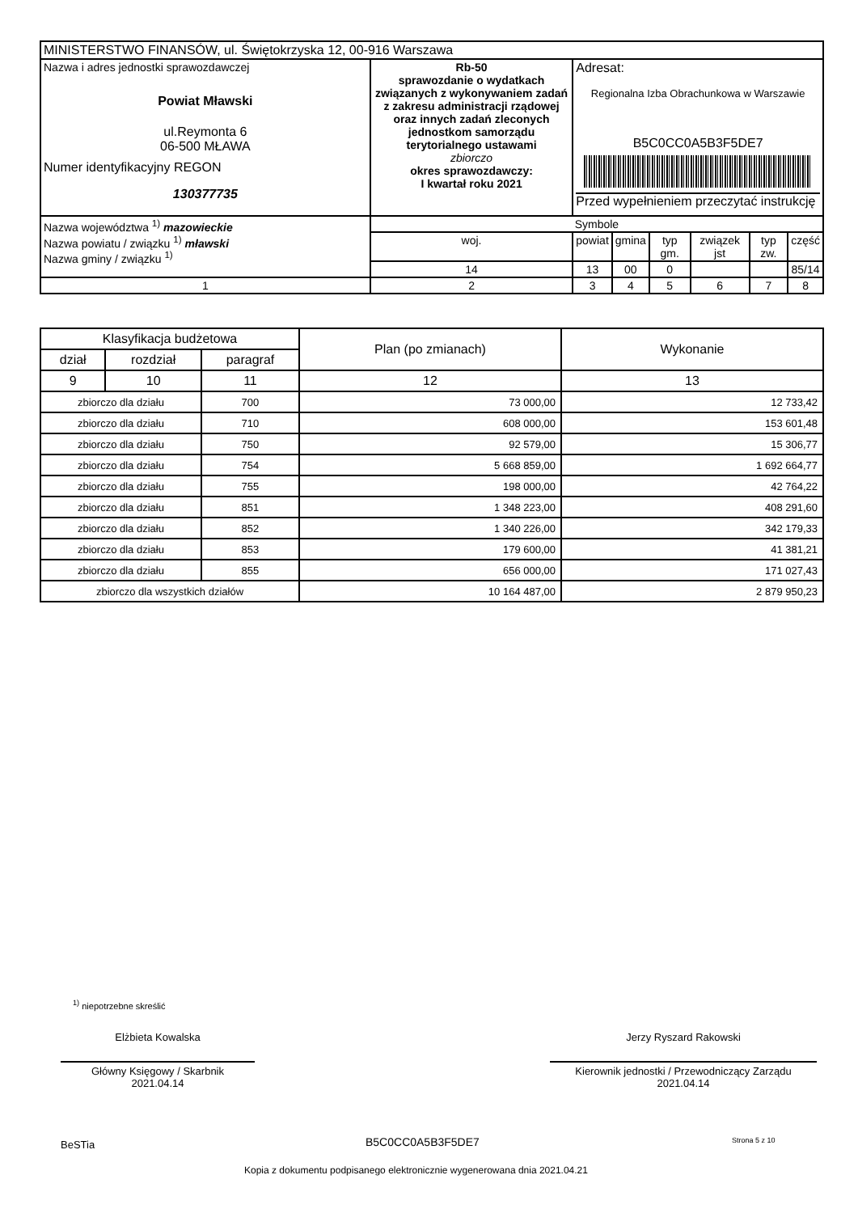| MINISTERSTWO FINANSÓW, ul. Świętokrzyska 12, 00-916 Warszawa | | | | | | | | |
| Nazwa i adres jednostki sprawozdawczej Powiat Mławski ul.Reymonta 6 06-500 MŁAWA Numer identyfikacyjny REGON 130377735 | Rb-50 sprawozdanie o wydatkach związanych z wykonywaniem zadań z zakresu administracji rządowej oraz innych zadań zleconych jednostkom samorządu terytorialnego ustawami zbiorczo okres sprawozdawczy: I kwartał roku 2021 | | Adresat: Regionalna Izba Obrachunkowa w Warszawie B5C0CC0A5B3F5DE7 Przed wypełnieniem przeczytać instrukcję | | | | | |
| Nazwa województwa <sup>1)</sup> mazowieckie Nazwa powiatu / związku <sup>1)</sup> mławski Nazwa gminy / związku <sup>1)</sup> | | Symbole | | | | | | |
| | | woj. | powiat | gmina | typ gm. | związek jst | typ zw. | część |
| | | 14 | 13 | 00 | 0 | | | 85/14 |
| 1 | | 2 | 3 | 4 | 5 | 6 | 7 | 8 |
| Klasyfikacja budżetowa | | | Plan (po zmianach) | Wykonanie |
| --- | --- | --- | --- | --- |
| dział | rozdział | paragraf | | |
| 9 | 10 | 11 | 12 | 13 |
| zbiorczo dla działu | | 700 | 73 000,00 | 12 733,42 |
| zbiorczo dla działu | | 710 | 608 000,00 | 153 601,48 |
| zbiorczo dla działu | | 750 | 92 579,00 | 15 306,77 |
| zbiorczo dla działu | | 754 | 5 668 859,00 | 1 692 664,77 |
| zbiorczo dla działu | | 755 | 198 000,00 | 42 764,22 |
| zbiorczo dla działu | | 851 | 1 348 223,00 | 408 291,60 |
| zbiorczo dla działu | | 852 | 1 340 226,00 | 342 179,33 |
| zbiorczo dla działu | | 853 | 179 600,00 | 41 381,21 |
| zbiorczo dla działu | | 855 | 656 000,00 | 171 027,43 |
| zbiorczo dla wszystkich działów | | | 10 164 487,00 | 2 879 950,23 |
<sup>1)</sup> niepotrzebne skreślić
Elżbieta Kowalska
Główny Księgowy / Skarbnik
2021.04.14
Jerzy Ryszard Rakowski
Kierownik jednostki / Przewodniczący Zarządu
2021.04.14
BeSTia B5C0CC0A5B3F5DE7 Strona 5 z 10
Kopia z dokumentu podpisanego elektronicznie wygenerowana dnia 2021.04.21